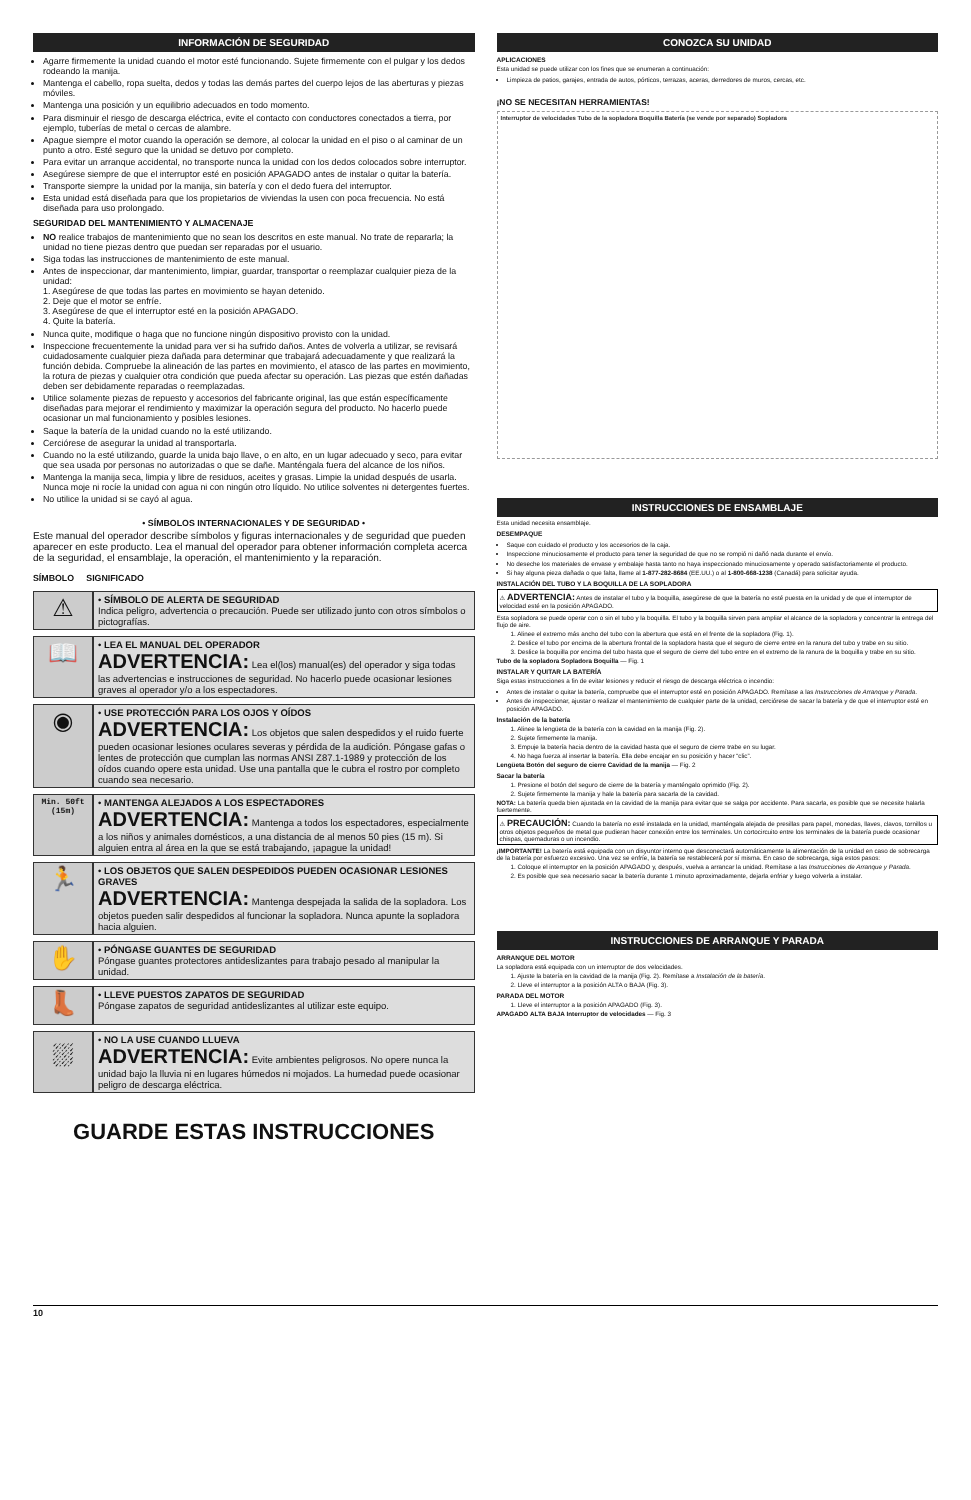INFORMACIÓN DE SEGURIDAD
Agarre firmemente la unidad cuando el motor esté funcionando. Sujete firmemente con el pulgar y los dedos rodeando la manija.
Mantenga el cabello, ropa suelta, dedos y todas las demás partes del cuerpo lejos de las aberturas y piezas móviles.
Mantenga una posición y un equilibrio adecuados en todo momento.
Para disminuir el riesgo de descarga eléctrica, evite el contacto con conductores conectados a tierra, por ejemplo, tuberías de metal o cercas de alambre.
Apague siempre el motor cuando la operación se demore, al colocar la unidad en el piso o al caminar de un punto a otro. Esté seguro que la unidad se detuvo por completo.
Para evitar un arranque accidental, no transporte nunca la unidad con los dedos colocados sobre interruptor.
Asegúrese siempre de que el interruptor esté en posición APAGADO antes de instalar o quitar la batería.
Transporte siempre la unidad por la manija, sin batería y con el dedo fuera del interruptor.
Esta unidad está diseñada para que los propietarios de viviendas la usen con poca frecuencia. No está diseñada para uso prolongado.
SEGURIDAD DEL MANTENIMIENTO Y ALMACENAJE
NO realice trabajos de mantenimiento que no sean los descritos en este manual. No trate de repararla; la unidad no tiene piezas dentro que puedan ser reparadas por el usuario.
Siga todas las instrucciones de mantenimiento de este manual.
Antes de inspeccionar, dar mantenimiento, limpiar, guardar, transportar o reemplazar cualquier pieza de la unidad:
1. Asegúrese de que todas las partes en movimiento se hayan detenido.
2. Deje que el motor se enfríe.
3. Asegúrese de que el interruptor esté en la posición APAGADO.
4. Quite la batería.
Nunca quite, modifique o haga que no funcione ningún dispositivo provisto con la unidad.
Inspeccione frecuentemente la unidad para ver si ha sufrido daños. Antes de volverla a utilizar, se revisará cuidadosamente cualquier pieza dañada para determinar que trabajará adecuadamente y que realizará la función debida. Compruebe la alineación de las partes en movimiento, el atasco de las partes en movimiento, la rotura de piezas y cualquier otra condición que pueda afectar su operación. Las piezas que estén dañadas deben ser debidamente reparadas o reemplazadas.
Utilice solamente piezas de repuesto y accesorios del fabricante original, las que están específicamente diseñadas para mejorar el rendimiento y maximizar la operación segura del producto. No hacerlo puede ocasionar un mal funcionamiento y posibles lesiones.
Saque la batería de la unidad cuando no la esté utilizando.
Cerciórese de asegurar la unidad al transportarla.
Cuando no la esté utilizando, guarde la unida bajo llave, o en alto, en un lugar adecuado y seco, para evitar que sea usada por personas no autorizadas o que se dañe. Manténgala fuera del alcance de los niños.
Mantenga la manija seca, limpia y libre de residuos, aceites y grasas. Limpie la unidad después de usarla. Nunca moje ni rocíe la unidad con agua ni con ningún otro líquido. No utilice solventes ni detergentes fuertes.
No utilice la unidad si se cayó al agua.
• SÍMBOLOS INTERNACIONALES Y DE SEGURIDAD •
Este manual del operador describe símbolos y figuras internacionales y de seguridad que pueden aparecer en este producto. Lea el manual del operador para obtener información completa acerca de la seguridad, el ensamblaje, la operación, el mantenimiento y la reparación.
SÍMBOLO SIGNIFICADO
| ⚠ | • SÍMBOLO DE ALERTA DE SEGURIDAD Indica peligro, advertencia o precaución. Puede ser utilizado junto con otros símbolos o pictografías. |
| 📖 | • LEA EL MANUAL DEL OPERADOR ADVERTENCIA: Lea el(los) manual(es) del operador y siga todas las advertencias e instrucciones de seguridad. No hacerlo puede ocasionar lesiones graves al operador y/o a los espectadores. |
| ◉ | • USE PROTECCIÓN PARA LOS OJOS Y OÍDOS ADVERTENCIA: Los objetos que salen despedidos y el ruido fuerte pueden ocasionar lesiones oculares severas y pérdida de la audición. Póngase gafas o lentes de protección que cumplan las normas ANSI Z87.1-1989 y protección de los oídos cuando opere esta unidad. Use una pantalla que le cubra el rostro por completo cuando sea necesario. |
| Min. 50ft (15m) | • MANTENGA ALEJADOS A LOS ESPECTADORES ADVERTENCIA: Mantenga a todos los espectadores, especialmente a los niños y animales domésticos, a una distancia de al menos 50 pies (15 m). Si alguien entra al área en la que se está trabajando, ¡apague la unidad! |
| 🏃 | • LOS OBJETOS QUE SALEN DESPEDIDOS PUEDEN OCASIONAR LESIONES GRAVES ADVERTENCIA: Mantenga despejada la salida de la sopladora. Los objetos pueden salir despedidos al funcionar la sopladora. Nunca apunte la sopladora hacia alguien. |
| ✋ | • PÓNGASE GUANTES DE SEGURIDAD Póngase guantes protectores antideslizantes para trabajo pesado al manipular la unidad. |
| 👢 | • LLEVE PUESTOS ZAPATOS DE SEGURIDAD Póngase zapatos de seguridad antideslizantes al utilizar este equipo. |
| ⛆ | • NO LA USE CUANDO LLUEVA ADVERTENCIA: Evite ambientes peligrosos. No opere nunca la unidad bajo la lluvia ni en lugares húmedos ni mojados. La humedad puede ocasionar peligro de descarga eléctrica. |
GUARDE ESTAS INSTRUCCIONES
CONOZCA SU UNIDAD
APLICACIONES
Esta unidad se puede utilizar con los fines que se enumeran a continuación:
Limpieza de patios, garajes, entrada de autos, pórticos, terrazas, aceras, derredores de muros, cercas, etc.
¡NO SE NECESITAN HERRAMIENTAS!
Interruptor de velocidades Tubo de la sopladora Boquilla Batería (se vende por separado) Sopladora
INSTRUCCIONES DE ENSAMBLAJE
Esta unidad necesita ensamblaje.
DESEMPAQUE
Saque con cuidado el producto y los accesorios de la caja.
Inspeccione minuciosamente el producto para tener la seguridad de que no se rompió ni dañó nada durante el envío.
No deseche los materiales de envase y embalaje hasta tanto no haya inspeccionado minuciosamente y operado satisfactoriamente el producto.
Si hay alguna pieza dañada o que falta, llame al 1-877-282-8684 (EE.UU.) o al 1-800-668-1238 (Canadá) para solicitar ayuda.
INSTALACIÓN DEL TUBO Y LA BOQUILLA DE LA SOPLADORA
⚠ ADVERTENCIA: Antes de instalar el tubo y la boquilla, asegúrese de que la batería no esté puesta en la unidad y de que el interruptor de velocidad esté en la posición APAGADO.
Esta sopladora se puede operar con o sin el tubo y la boquilla. El tubo y la boquilla sirven para ampliar el alcance de la sopladora y concentrar la entrega del flujo de aire.
1. Alinee el extremo más ancho del tubo con la abertura que está en el frente de la sopladora (Fig. 1).
2. Deslice el tubo por encima de la abertura frontal de la sopladora hasta que el seguro de cierre entre en la ranura del tubo y trabe en su sitio.
3. Deslice la boquilla por encima del tubo hasta que el seguro de cierre del tubo entre en el extremo de la ranura de la boquilla y trabe en su sitio.
Tubo de la sopladora Sopladora Boquilla — Fig. 1
INSTALAR Y QUITAR LA BATERÍA
Siga estas instrucciones a fin de evitar lesiones y reducir el riesgo de descarga eléctrica o incendio:
Antes de instalar o quitar la batería, compruebe que el interruptor esté en posición APAGADO. Remítase a las Instrucciones de Arranque y Parada.
Antes de inspeccionar, ajustar o realizar el mantenimiento de cualquier parte de la unidad, cerciórese de sacar la batería y de que el interruptor esté en posición APAGADO.
Instalación de la batería
1. Alinee la lengüeta de la batería con la cavidad en la manija (Fig. 2).
2. Sujete firmemente la manija.
3. Empuje la batería hacia dentro de la cavidad hasta que el seguro de cierre trabe en su lugar.
4. No haga fuerza al insertar la batería. Ella debe encajar en su posición y hacer “clic”.
Lengüeta Botón del seguro de cierre Cavidad de la manija — Fig. 2
Sacar la batería
1. Presione el botón del seguro de cierre de la batería y manténgalo oprimido (Fig. 2).
2. Sujete firmemente la manija y hale la batería para sacarla de la cavidad.
NOTA: La batería queda bien ajustada en la cavidad de la manija para evitar que se salga por accidente. Para sacarla, es posible que se necesite halarla fuertemente.
⚠ PRECAUCIÓN: Cuando la batería no esté instalada en la unidad, manténgala alejada de presillas para papel, monedas, llaves, clavos, tornillos u otros objetos pequeños de metal que pudieran hacer conexión entre los terminales. Un cortocircuito entre los terminales de la batería puede ocasionar chispas, quemaduras o un incendio.
¡IMPORTANTE! La batería está equipada con un disyuntor interno que desconectará automáticamente la alimentación de la unidad en caso de sobrecarga de la batería por esfuerzo excesivo. Una vez se enfríe, la batería se restablecerá por sí misma. En caso de sobrecarga, siga estos pasos:
1. Coloque el interruptor en la posición APAGADO y, después, vuelva a arrancar la unidad. Remítase a las Instrucciones de Arranque y Parada.
2. Es posible que sea necesario sacar la batería durante 1 minuto aproximadamente, dejarla enfriar y luego volverla a instalar.
INSTRUCCIONES DE ARRANQUE Y PARADA
ARRANQUE DEL MOTOR
La sopladora está equipada con un interruptor de dos velocidades.
1. Ajuste la batería en la cavidad de la manija (Fig. 2). Remítase a Instalación de la batería.
2. Lleve el interruptor a la posición ALTA o BAJA (Fig. 3).
PARADA DEL MOTOR
1. Lleve el interruptor a la posición APAGADO (Fig. 3).
APAGADO ALTA BAJA Interruptor de velocidades — Fig. 3
10